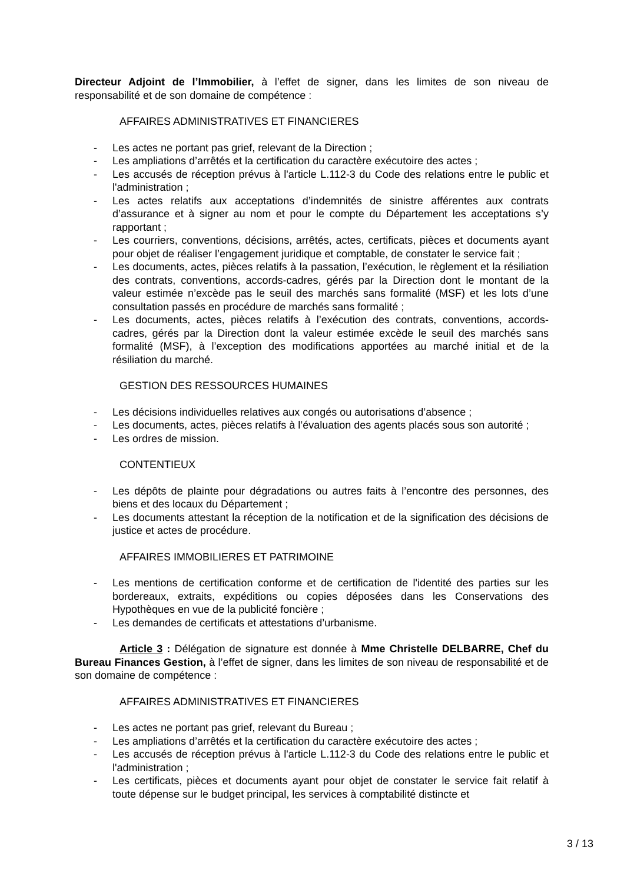Directeur Adjoint de l’Immobilier, à l’effet de signer, dans les limites de son niveau de responsabilité et de son domaine de compétence :
AFFAIRES ADMINISTRATIVES ET FINANCIERES
- Les actes ne portant pas grief, relevant de la Direction ;
- Les ampliations d’arrêtés et la certification du caractère exécutoire des actes ;
- Les accusés de réception prévus à l'article L.112-3 du Code des relations entre le public et l'administration ;
- Les actes relatifs aux acceptations d’indemnités de sinistre afférentes aux contrats d’assurance et à signer au nom et pour le compte du Département les acceptations s’y rapportant ;
- Les courriers, conventions, décisions, arrêtés, actes, certificats, pièces et documents ayant pour objet de réaliser l’engagement juridique et comptable, de constater le service fait ;
- Les documents, actes, pièces relatifs à la passation, l’exécution, le règlement et la résiliation des contrats, conventions, accords-cadres, gérés par la Direction dont le montant de la valeur estimée n’excède pas le seuil des marchés sans formalité (MSF) et les lots d’une consultation passés en procédure de marchés sans formalité ;
- Les documents, actes, pièces relatifs à l’exécution des contrats, conventions, accords-cadres, gérés par la Direction dont la valeur estimée excède le seuil des marchés sans formalité (MSF), à l’exception des modifications apportées au marché initial et de la résiliation du marché.
GESTION DES RESSOURCES HUMAINES
- Les décisions individuelles relatives aux congés ou autorisations d’absence ;
- Les documents, actes, pièces relatifs à l’évaluation des agents placés sous son autorité ;
- Les ordres de mission.
CONTENTIEUX
- Les dépôts de plainte pour dégradations ou autres faits à l’encontre des personnes, des biens et des locaux du Département ;
- Les documents attestant la réception de la notification et de la signification des décisions de justice et actes de procédure.
AFFAIRES IMMOBILIERES ET PATRIMOINE
- Les mentions de certification conforme et de certification de l'identité des parties sur les bordereaux, extraits, expéditions ou copies déposées dans les Conservations des Hypothèques en vue de la publicité foncière ;
- Les demandes de certificats et attestations d’urbanisme.
Article 3 : Délégation de signature est donnée à Mme Christelle DELBARRE, Chef du Bureau Finances Gestion, à l’effet de signer, dans les limites de son niveau de responsabilité et de son domaine de compétence :
AFFAIRES ADMINISTRATIVES ET FINANCIERES
- Les actes ne portant pas grief, relevant du Bureau ;
- Les ampliations d’arrêtés et la certification du caractère exécutoire des actes ;
- Les accusés de réception prévus à l'article L.112-3 du Code des relations entre le public et l'administration ;
- Les certificats, pièces et documents ayant pour objet de constater le service fait relatif à toute dépense sur le budget principal, les services à comptabilité distincte et
3 / 13